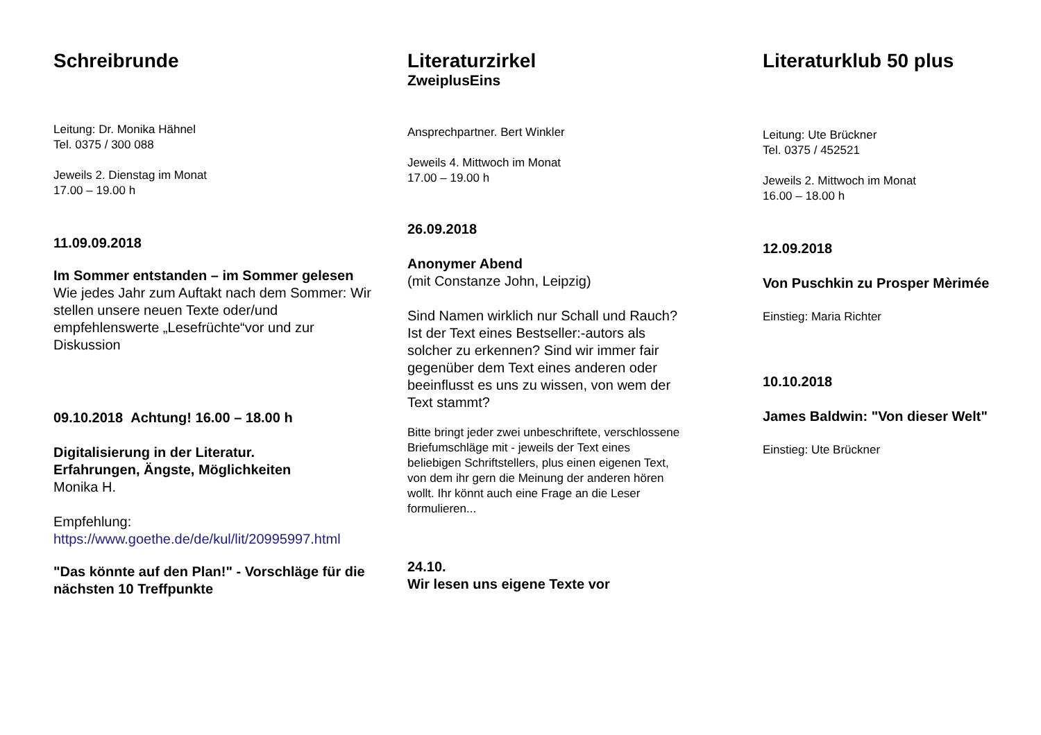Schreibrunde
Leitung: Dr. Monika Hähnel
Tel. 0375 / 300 088
Jeweils 2. Dienstag im Monat
17.00 – 19.00 h
11.09.09.2018
Im Sommer entstanden – im Sommer gelesen
Wie jedes Jahr zum Auftakt nach dem Sommer: Wir stellen unsere neuen Texte oder/und empfehlenswerte „Lesefrüchte“vor und zur Diskussion
09.10.2018 Achtung! 16.00 – 18.00 h
Digitalisierung in der Literatur.
Erfahrungen, Ängste, Möglichkeiten
Monika H.
Empfehlung:
https://www.goethe.de/de/kul/lit/20995997.html
"Das könnte auf den Plan!" - Vorschläge für die nächsten 10 Treffpunkte
Literaturzirkel
ZweiplusEins
Ansprechpartner. Bert Winkler
Jeweils 4. Mittwoch im Monat
17.00 – 19.00 h
26.09.2018
Anonymer Abend
(mit Constanze John, Leipzig)
Sind Namen wirklich nur Schall und Rauch? Ist der Text eines Bestseller:-autors als solcher zu erkennen? Sind wir immer fair gegenüber dem Text eines anderen oder beeinflusst es uns zu wissen, von wem der Text stammt?
Bitte bringt jeder zwei unbeschriftete, verschlossene Briefumschläge mit - jeweils der Text eines beliebigen Schriftstellers, plus einen eigenen Text, von dem ihr gern die Meinung der anderen hören wollt. Ihr könnt auch eine Frage an die Leser formulieren...
24.10.
Wir lesen uns eigene Texte vor
Literaturklub 50 plus
Leitung: Ute Brückner
Tel. 0375 / 452521
Jeweils 2. Mittwoch im Monat
16.00 – 18.00 h
12.09.2018
Von Puschkin zu Prosper Mèrimée
Einstieg: Maria Richter
10.10.2018
James Baldwin: "Von dieser Welt"
Einstieg: Ute Brückner